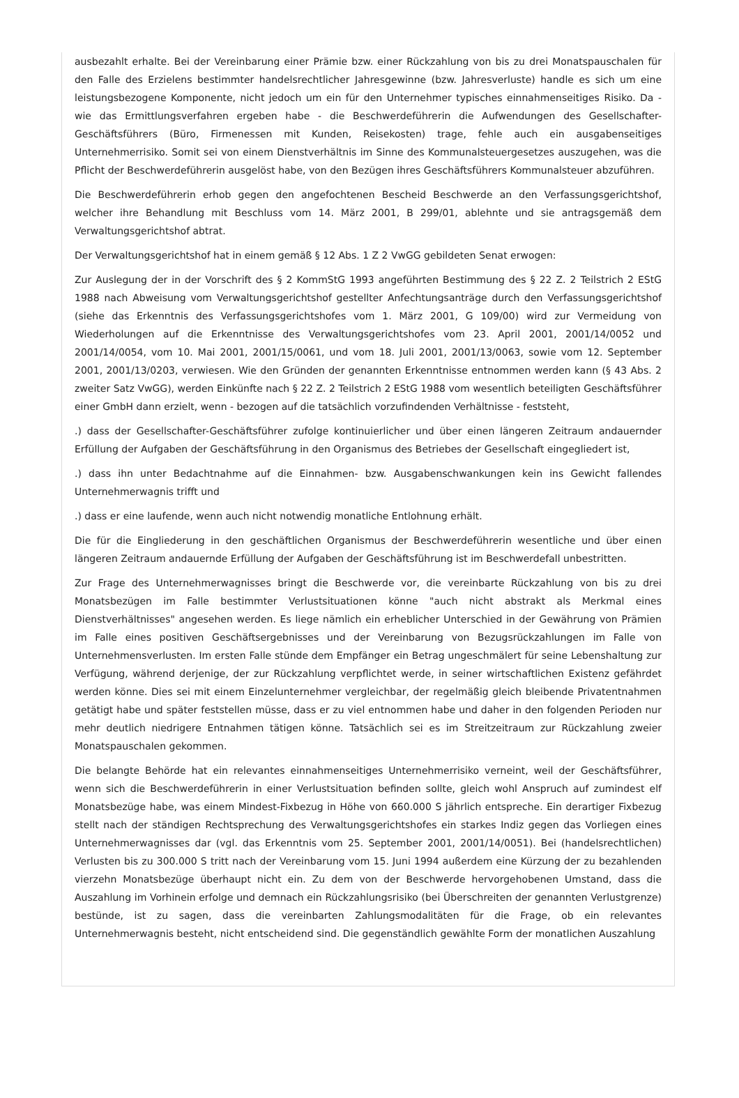ausbezahlt erhalte. Bei der Vereinbarung einer Prämie bzw. einer Rückzahlung von bis zu drei Monatspauschalen für den Falle des Erzielens bestimmter handelsrechtlicher Jahresgewinne (bzw. Jahresverluste) handle es sich um eine leistungsbezogene Komponente, nicht jedoch um ein für den Unternehmer typisches einnahmenseitiges Risiko. Da - wie das Ermittlungsverfahren ergeben habe - die Beschwerdeführerin die Aufwendungen des Gesellschafter-Geschäftsführers (Büro, Firmenessen mit Kunden, Reisekosten) trage, fehle auch ein ausgabenseitiges Unternehmerrisiko. Somit sei von einem Dienstverhältnis im Sinne des Kommunalsteuergesetzes auszugehen, was die Pflicht der Beschwerdeführerin ausgelöst habe, von den Bezügen ihres Geschäftsführers Kommunalsteuer abzuführen.
Die Beschwerdeführerin erhob gegen den angefochtenen Bescheid Beschwerde an den Verfassungsgerichtshof, welcher ihre Behandlung mit Beschluss vom 14. März 2001, B 299/01, ablehnte und sie antragsgemäß dem Verwaltungsgerichtshof abtrat.
Der Verwaltungsgerichtshof hat in einem gemäß § 12 Abs. 1 Z 2 VwGG gebildeten Senat erwogen:
Zur Auslegung der in der Vorschrift des § 2 KommStG 1993 angeführten Bestimmung des § 22 Z. 2 Teilstrich 2 EStG 1988 nach Abweisung vom Verwaltungsgerichtshof gestellter Anfechtungsanträge durch den Verfassungsgerichtshof (siehe das Erkenntnis des Verfassungsgerichtshofes vom 1. März 2001, G 109/00) wird zur Vermeidung von Wiederholungen auf die Erkenntnisse des Verwaltungsgerichtshofes vom 23. April 2001, 2001/14/0052 und 2001/14/0054, vom 10. Mai 2001, 2001/15/0061, und vom 18. Juli 2001, 2001/13/0063, sowie vom 12. September 2001, 2001/13/0203, verwiesen. Wie den Gründen der genannten Erkenntnisse entnommen werden kann (§ 43 Abs. 2 zweiter Satz VwGG), werden Einkünfte nach § 22 Z. 2 Teilstrich 2 EStG 1988 vom wesentlich beteiligten Geschäftsführer einer GmbH dann erzielt, wenn - bezogen auf die tatsächlich vorzufindenden Verhältnisse - feststeht,
.) dass der Gesellschafter-Geschäftsführer zufolge kontinuierlicher und über einen längeren Zeitraum andauernder Erfüllung der Aufgaben der Geschäftsführung in den Organismus des Betriebes der Gesellschaft eingegliedert ist,
.) dass ihn unter Bedachtnahme auf die Einnahmen- bzw. Ausgabenschwankungen kein ins Gewicht fallendes Unternehmerwagnis trifft und
.) dass er eine laufende, wenn auch nicht notwendig monatliche Entlohnung erhält.
Die für die Eingliederung in den geschäftlichen Organismus der Beschwerdeführerin wesentliche und über einen längeren Zeitraum andauernde Erfüllung der Aufgaben der Geschäftsführung ist im Beschwerdefall unbestritten.
Zur Frage des Unternehmerwagnisses bringt die Beschwerde vor, die vereinbarte Rückzahlung von bis zu drei Monatsbezügen im Falle bestimmter Verlustsituationen könne "auch nicht abstrakt als Merkmal eines Dienstverhältnisses" angesehen werden. Es liege nämlich ein erheblicher Unterschied in der Gewährung von Prämien im Falle eines positiven Geschäftsergebnisses und der Vereinbarung von Bezugsrückzahlungen im Falle von Unternehmensverlusten. Im ersten Falle stünde dem Empfänger ein Betrag ungeschmälert für seine Lebenshaltung zur Verfügung, während derjenige, der zur Rückzahlung verpflichtet werde, in seiner wirtschaftlichen Existenz gefährdet werden könne. Dies sei mit einem Einzelunternehmer vergleichbar, der regelmäßig gleich bleibende Privatentnahmen getätigt habe und später feststellen müsse, dass er zu viel entnommen habe und daher in den folgenden Perioden nur mehr deutlich niedrigere Entnahmen tätigen könne. Tatsächlich sei es im Streitzeitraum zur Rückzahlung zweier Monatspauschalen gekommen.
Die belangte Behörde hat ein relevantes einnahmenseitiges Unternehmerrisiko verneint, weil der Geschäftsführer, wenn sich die Beschwerdeführerin in einer Verlustsituation befinden sollte, gleich wohl Anspruch auf zumindest elf Monatsbezüge habe, was einem Mindest-Fixbezug in Höhe von 660.000 S jährlich entspreche. Ein derartiger Fixbezug stellt nach der ständigen Rechtsprechung des Verwaltungsgerichtshofes ein starkes Indiz gegen das Vorliegen eines Unternehmerwagnisses dar (vgl. das Erkenntnis vom 25. September 2001, 2001/14/0051). Bei (handelsrechtlichen) Verlusten bis zu 300.000 S tritt nach der Vereinbarung vom 15. Juni 1994 außerdem eine Kürzung der zu bezahlenden vierzehn Monatsbezüge überhaupt nicht ein. Zu dem von der Beschwerde hervorgehobenen Umstand, dass die Auszahlung im Vorhinein erfolge und demnach ein Rückzahlungsrisiko (bei Überschreiten der genannten Verlustgrenze) bestünde, ist zu sagen, dass die vereinbarten Zahlungsmodalitäten für die Frage, ob ein relevantes Unternehmerwagnis besteht, nicht entscheidend sind. Die gegenständlich gewählte Form der monatlichen Auszahlung